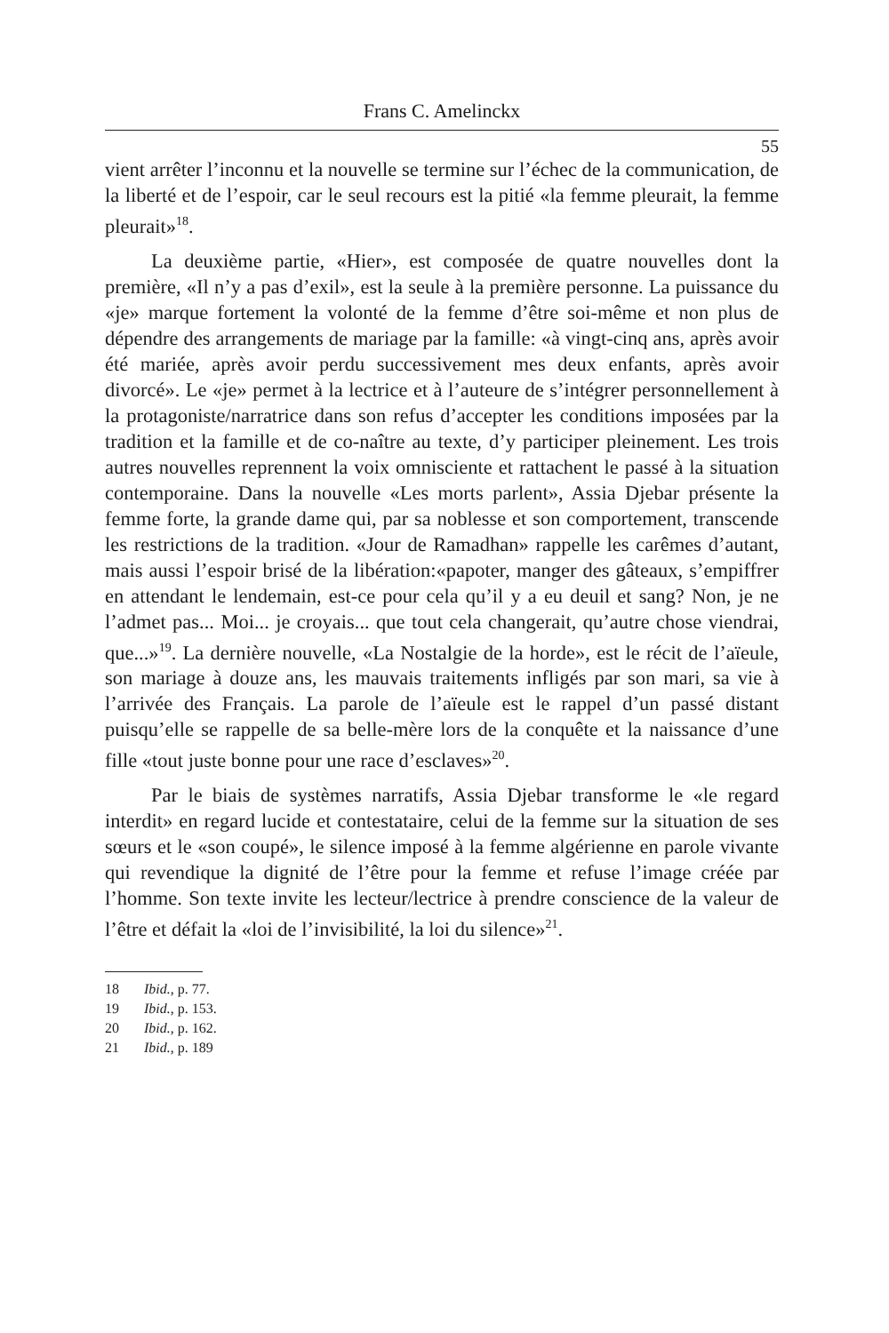Frans C. Amelinckx
55
vient arrêter l’inconnu et la nouvelle se termine sur l’échec de la communication, de la liberté et de l’espoir, car le seul recours est la pitié «la femme pleurait, la femme pleurait»<sup>18</sup>.
La deuxième partie, «Hier», est composée de quatre nouvelles dont la première, «Il n’y a pas d’exil», est la seule à la première personne. La puissance du «je» marque fortement la volonté de la femme d’être soi-même et non plus de dépendre des arrangements de mariage par la famille: «à vingt-cinq ans, après avoir été mariée, après avoir perdu successivement mes deux enfants, après avoir divorcé». Le «je» permet à la lectrice et à l’auteure de s’intégrer personnellement à la protagoniste/narratrice dans son refus d’accepter les conditions imposées par la tradition et la famille et de co-naître au texte, d’y participer pleinement. Les trois autres nouvelles reprennent la voix omnisciente et rattachent le passé à la situation contemporaine. Dans la nouvelle «Les morts parlent», Assia Djebar présente la femme forte, la grande dame qui, par sa noblesse et son comportement, transcende les restrictions de la tradition. «Jour de Ramadhan» rappelle les carêmes d’autant, mais aussi l’espoir brisé de la libération:«papoter, manger des gâteaux, s’empiffrer en attendant le lendemain, est-ce pour cela qu’il y a eu deuil et sang? Non, je ne l’admet pas... Moi... je croyais... que tout cela changerait, qu’autre chose viendrai, que...»<sup>19</sup>. La dernière nouvelle, «La Nostalgie de la horde», est le récit de l’aïeule, son mariage à douze ans, les mauvais traitements infligés par son mari, sa vie à l’arrivée des Français. La parole de l’aïeule est le rappel d’un passé distant puisqu’elle se rappelle de sa belle-mère lors de la conquête et la naissance d’une fille «tout juste bonne pour une race d’esclaves»<sup>20</sup>.
Par le biais de systèmes narratifs, Assia Djebar transforme le «le regard interdit» en regard lucide et contestataire, celui de la femme sur la situation de ses sœurs et le «son coupé», le silence imposé à la femme algérienne en parole vivante qui revendique la dignité de l’être pour la femme et refuse l’image créée par l’homme. Son texte invite les lecteur/lectrice à prendre conscience de la valeur de l’être et défait la «loi de l’invisibilité, la loi du silence»<sup>21</sup>.
18 Ibid., p. 77.
19 Ibid., p. 153.
20 Ibid., p. 162.
21 Ibid., p. 189